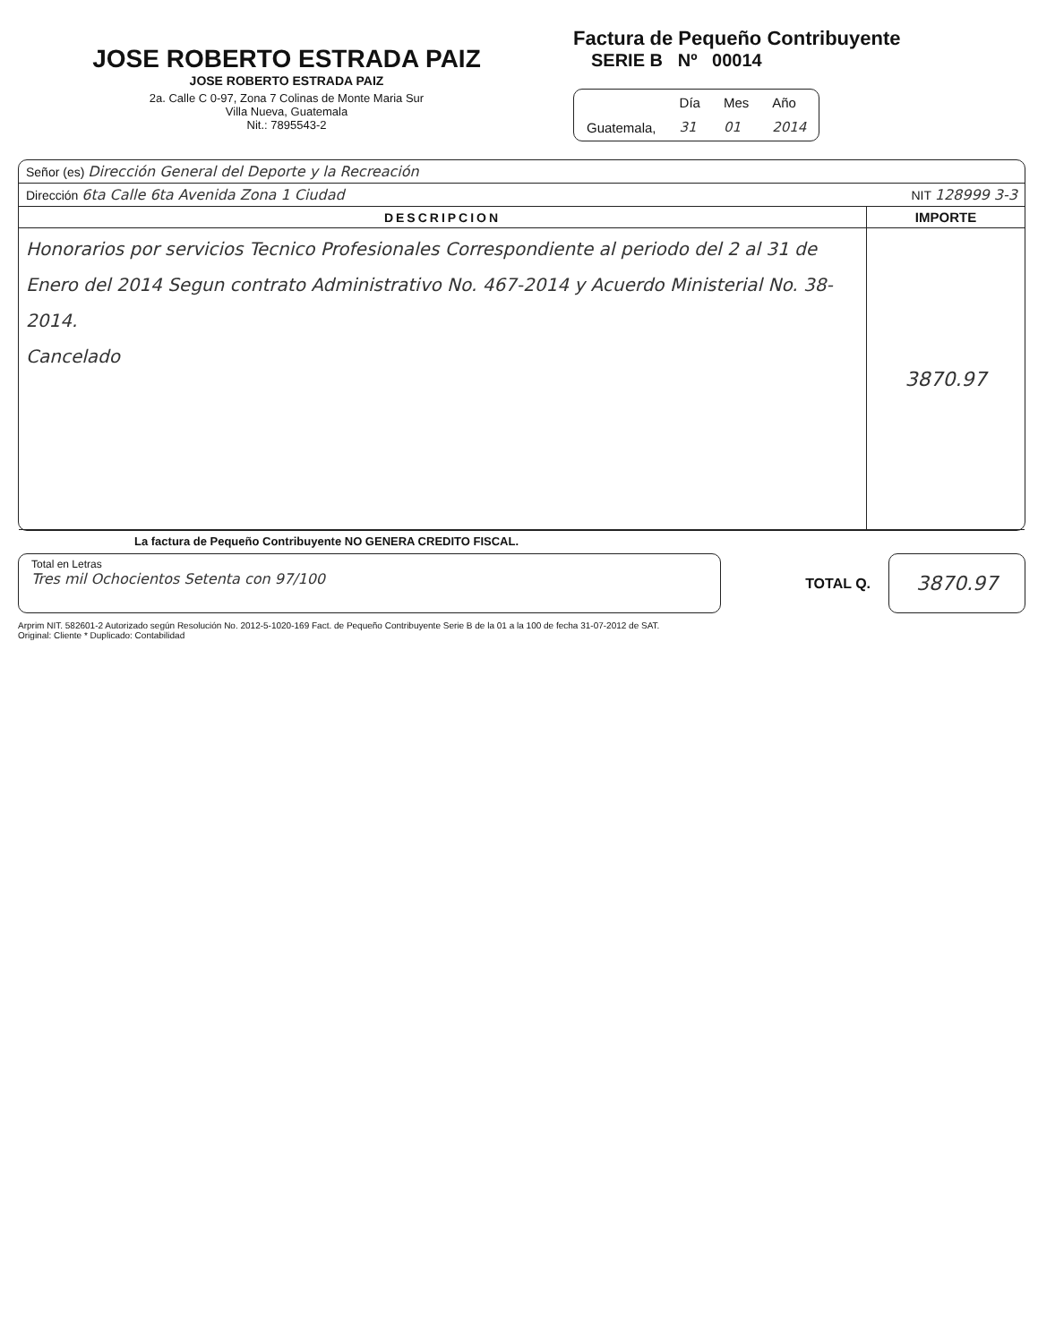JOSE ROBERTO ESTRADA PAIZ
JOSE ROBERTO ESTRADA PAIZ
2a. Calle C 0-97, Zona 7 Colinas de Monte Maria Sur
Villa Nueva, Guatemala
Nit.: 7895543-2
Factura de Pequeño Contribuyente
SERIE B Nº 00014
| | Día | Mes | Año |
| Guatemala, | 31 | 01 | 2014 |
| Señor (es) Dirección General del Deporte y la Recreación | |
| Dirección 6ta Calle 6ta Avenida Zona 1 Ciudad | NIT 128999 3-3 |
| DESCRIPCION | IMPORTE |
| Honorarios por servicios Tecnico Profesionales Correspondiente al periodo del 2 al 31 de Enero del 2014 Segun contrato Administrativo No. 467-2014 y Acuerdo Ministerial No. 38-2014. Cancelado | 3870.97 |
La factura de Pequeño Contribuyente NO GENERA CREDITO FISCAL.
Total en Letras
Tres mil Ochocientos Setenta con 97/100
TOTAL Q. 3870.97
Arprim NIT. 582601-2 Autorizado según Resolución No. 2012-5-1020-169 Fact. de Pequeño Contribuyente Serie B de la 01 a la 100 de fecha 31-07-2012 de SAT.
Original: Cliente * Duplicado: Contabilidad